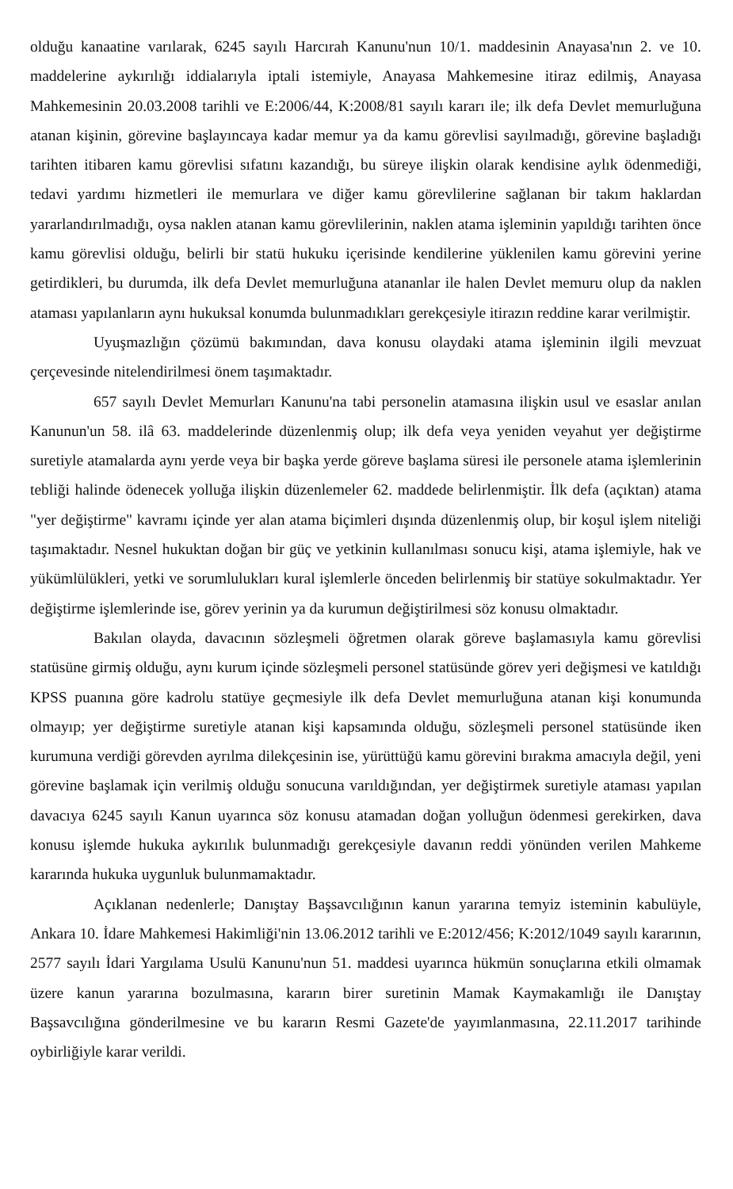olduğu kanaatine varılarak, 6245 sayılı Harcırah Kanunu'nun 10/1. maddesinin Anayasa'nın 2. ve 10. maddelerine aykırılığı iddialarıyla iptali istemiyle, Anayasa Mahkemesine itiraz edilmiş, Anayasa Mahkemesinin 20.03.2008 tarihli ve E:2006/44, K:2008/81 sayılı kararı ile; ilk defa Devlet memurluğuna atanan kişinin, görevine başlayıncaya kadar memur ya da kamu görevlisi sayılmadığı, görevine başladığı tarihten itibaren kamu görevlisi sıfatını kazandığı, bu süreye ilişkin olarak kendisine aylık ödenmediği, tedavi yardımı hizmetleri ile memurlara ve diğer kamu görevlilerine sağlanan bir takım haklardan yararlandırılmadığı, oysa naklen atanan kamu görevlilerinin, naklen atama işleminin yapıldığı tarihten önce kamu görevlisi olduğu, belirli bir statü hukuku içerisinde kendilerine yüklenilen kamu görevini yerine getirdikleri, bu durumda, ilk defa Devlet memurluğuna atananlar ile halen Devlet memuru olup da naklen ataması yapılanların aynı hukuksal konumda bulunmadıkları gerekçesiyle itirazın reddine karar verilmiştir.
Uyuşmazlığın çözümü bakımından, dava konusu olaydaki atama işleminin ilgili mevzuat çerçevesinde nitelendirilmesi önem taşımaktadır.
657 sayılı Devlet Memurları Kanunu'na tabi personelin atamasına ilişkin usul ve esaslar anılan Kanunun'un 58. ilâ 63. maddelerinde düzenlenmiş olup; ilk defa veya yeniden veyahut yer değiştirme suretiyle atamalarda aynı yerde veya bir başka yerde göreve başlama süresi ile personele atama işlemlerinin tebliği halinde ödenecek yolluğa ilişkin düzenlemeler 62. maddede belirlenmiştir. İlk defa (açıktan) atama "yer değiştirme" kavramı içinde yer alan atama biçimleri dışında düzenlenmiş olup, bir koşul işlem niteliği taşımaktadır. Nesnel hukuktan doğan bir güç ve yetkinin kullanılması sonucu kişi, atama işlemiyle, hak ve yükümlülükleri, yetki ve sorumlulukları kural işlemlerle önceden belirlenmiş bir statüye sokulmaktadır. Yer değiştirme işlemlerinde ise, görev yerinin ya da kurumun değiştirilmesi söz konusu olmaktadır.
Bakılan olayda, davacının sözleşmeli öğretmen olarak göreve başlamasıyla kamu görevlisi statüsüne girmiş olduğu, aynı kurum içinde sözleşmeli personel statüsünde görev yeri değişmesi ve katıldığı KPSS puanına göre kadrolu statüye geçmesiyle ilk defa Devlet memurluğuna atanan kişi konumunda olmayıp; yer değiştirme suretiyle atanan kişi kapsamında olduğu, sözleşmeli personel statüsünde iken kurumuna verdiği görevden ayrılma dilekçesinin ise, yürüttüğü kamu görevini bırakma amacıyla değil, yeni görevine başlamak için verilmiş olduğu sonucuna varıldığından, yer değiştirmek suretiyle ataması yapılan davacıya 6245 sayılı Kanun uyarınca söz konusu atamadan doğan yolluğun ödenmesi gerekirken, dava konusu işlemde hukuka aykırılık bulunmadığı gerekçesiyle davanın reddi yönünden verilen Mahkeme kararında hukuka uygunluk bulunmamaktadır.
Açıklanan nedenlerle; Danıştay Başsavcılığının kanun yararına temyiz isteminin kabulüyle, Ankara 10. İdare Mahkemesi Hakimliği'nin 13.06.2012 tarihli ve E:2012/456; K:2012/1049 sayılı kararının, 2577 sayılı İdari Yargılama Usulü Kanunu'nun 51. maddesi uyarınca hükmün sonuçlarına etkili olmamak üzere kanun yararına bozulmasına, kararın birer suretinin Mamak Kaymakamlığı ile Danıştay Başsavcılığına gönderilmesine ve bu kararın Resmi Gazete'de yayımlanmasına, 22.11.2017 tarihinde oybirliğiyle karar verildi.